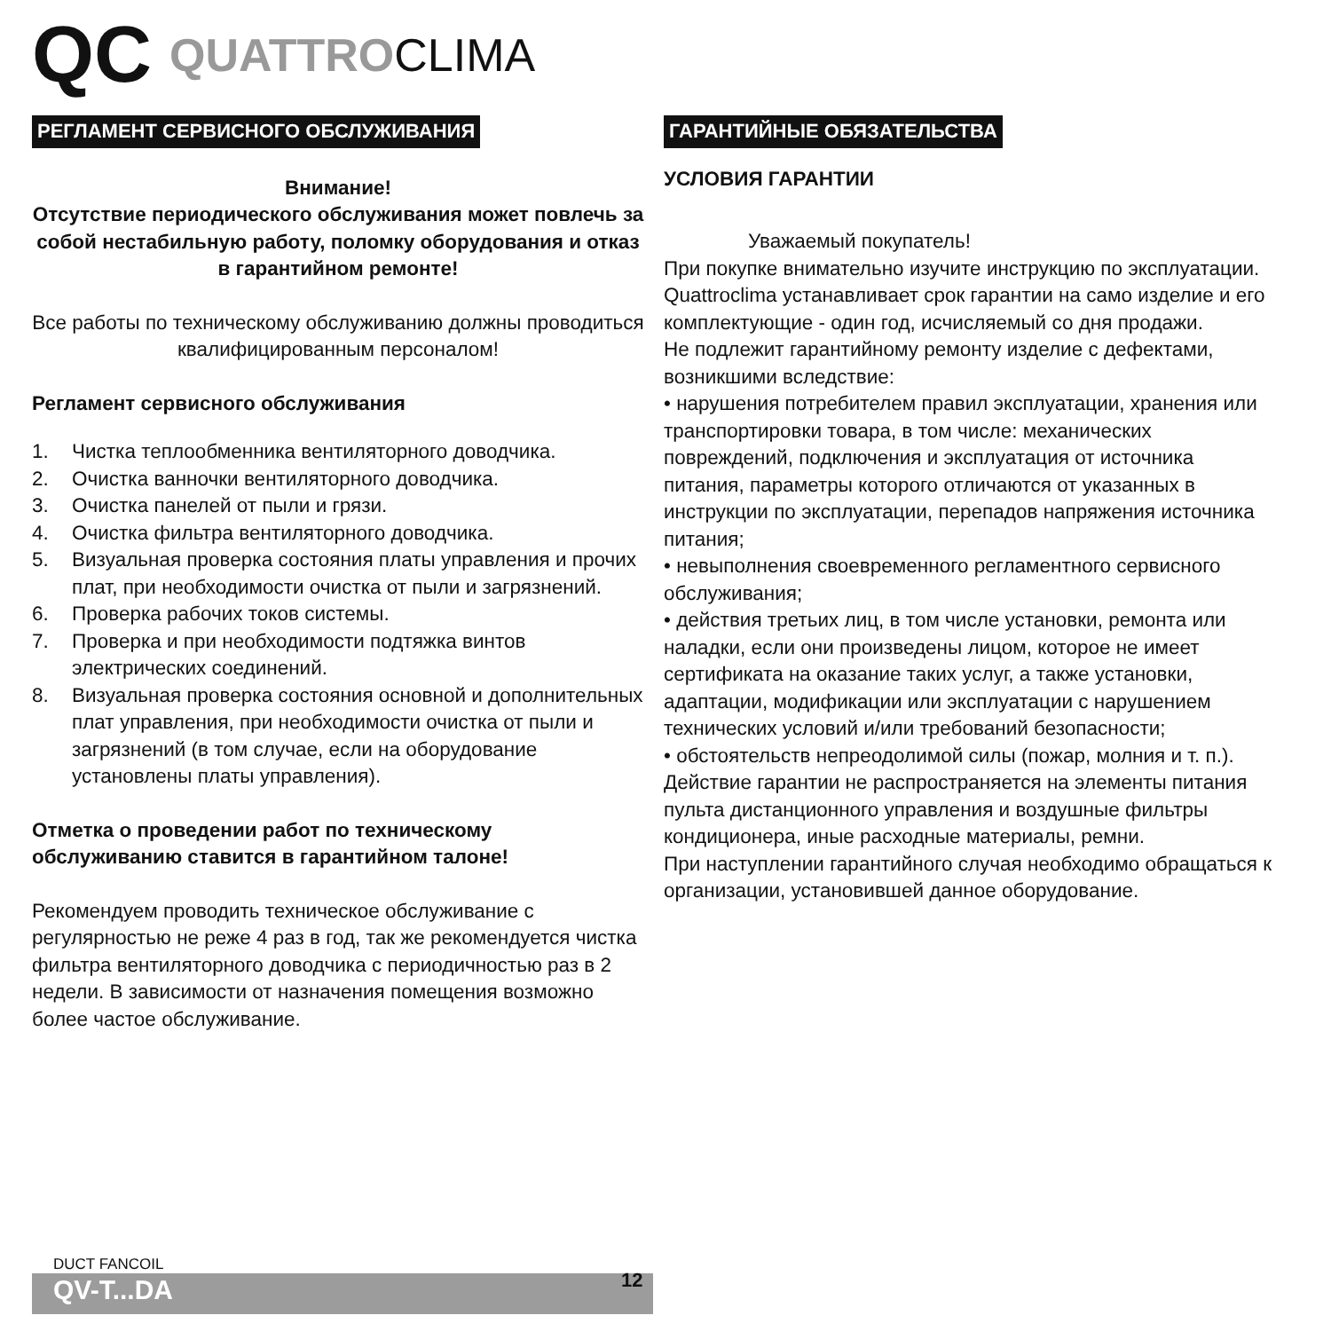QC QUATTRO CLIMA
РЕГЛАМЕНТ СЕРВИСНОГО ОБСЛУЖИВАНИЯ
Внимание!
Отсутствие периодического обслуживания может повлечь за собой нестабильную работу, поломку оборудования и отказ в гарантийном ремонте!
Все работы по техническому обслуживанию должны проводиться квалифицированным персоналом!
Регламент сервисного обслуживания
1. Чистка теплообменника вентиляторного доводчика.
2. Очистка ванночки вентиляторного доводчика.
3. Очистка панелей от пыли и грязи.
4. Очистка фильтра вентиляторного доводчика.
5. Визуальная проверка состояния платы управления и прочих плат, при необходимости очистка от пыли и загрязнений.
6. Проверка рабочих токов системы.
7. Проверка и при необходимости подтяжка винтов электрических соединений.
8. Визуальная проверка состояния основной и дополнительных плат управления, при необходимости очистка от пыли и загрязнений (в том случае, если на оборудование установлены платы управления).
Отметка о проведении работ по техническому обслуживанию ставится в гарантийном талоне!
Рекомендуем проводить техническое обслуживание с регулярностью не реже 4 раз в год, так же рекомендуется чистка фильтра вентиляторного доводчика с периодичностью раз в 2 недели. В зависимости от назначения помещения возможно более частое обслуживание.
ГАРАНТИЙНЫЕ ОБЯЗАТЕЛЬСТВА
УСЛОВИЯ ГАРАНТИИ
Уважаемый покупатель!
При покупке внимательно изучите инструкцию по эксплуатации.
Quattroclima устанавливает срок гарантии на само изделие и его комплектующие - один год, исчисляемый со дня продажи.
Не подлежит гарантийному ремонту изделие с дефектами, возникшими вследствие:
• нарушения потребителем правил эксплуатации, хранения или транспортировки товара, в том числе: механических повреждений, подключения и эксплуатация от источника питания, параметры которого отличаются от указанных в инструкции по эксплуатации, перепадов напряжения источника питания;
• невыполнения своевременного регламентного сервисного обслуживания;
• действия третьих лиц, в том числе установки, ремонта или наладки, если они произведены лицом, которое не имеет сертификата на оказание таких услуг, а также установки, адаптации, модификации или эксплуатации с нарушением технических условий и/или требований безопасности;
• обстоятельств непреодолимой силы (пожар, молния и т. п.).
Действие гарантии не распространяется на элементы питания пульта дистанционного управления и воздушные фильтры кондиционера, иные расходные материалы, ремни.
При наступлении гарантийного случая необходимо обращаться к организации, установившей данное оборудование.
DUCT FANCOIL
QV-T...DA
12